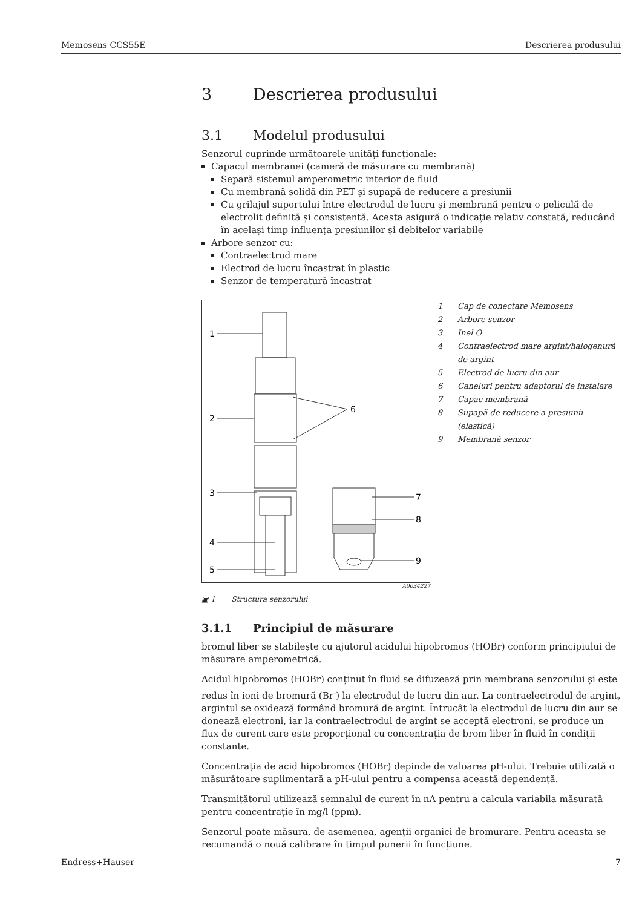Memosens CCS55E Descrierea produsului
3 Descrierea produsului
3.1 Modelul produsului
Senzorul cuprinde următoarele unități funcționale:
Capacul membranei (cameră de măsurare cu membrană)
Separă sistemul amperometric interior de fluid
Cu membrană solidă din PET și supapă de reducere a presiunii
Cu grilajul suportului între electrodul de lucru și membrană pentru o peliculă de electrolit definită și consistentă. Acesta asigură o indicație relativ constată, reducând în același timp influența presiunilor și debitelor variabile
Arbore senzor cu:
Contraelectrod mare
Electrod de lucru încastrat în plastic
Senzor de temperatură încastrat
1
2
3
4
5
6
7
8
9
1 Cap de conectare Memosens
2 Arbore senzor
3 Inel O
4 Contraelectrod mare argint/halogenură de argint
5 Electrod de lucru din aur
6 Caneluri pentru adaptorul de instalare
7 Capac membrană
8 Supapă de reducere a presiunii (elastică)
9 Membrană senzor
A0034227
▣ 1 Structura senzorului
3.1.1 Principiul de măsurare
bromul liber se stabilește cu ajutorul acidului hipobromos (HOBr) conform principiului de măsurare amperometrică.
Acidul hipobromos (HOBr) conținut în fluid se difuzează prin membrana senzorului și este redus în ioni de bromură (Br<sup>-</sup>) la electrodul de lucru din aur. La contraelectrodul de argint, argintul se oxidează formând bromură de argint. Întrucât la electrodul de lucru din aur se donează electroni, iar la contraelectrodul de argint se acceptă electroni, se produce un flux de curent care este proporțional cu concentrația de brom liber în fluid în condiții constante.
Concentrația de acid hipobromos (HOBr) depinde de valoarea pH-ului. Trebuie utilizată o măsurătoare suplimentară a pH-ului pentru a compensa această dependență.
Transmițătorul utilizează semnalul de curent în nA pentru a calcula variabila măsurată pentru concentrație în mg/l (ppm).
Senzorul poate măsura, de asemenea, agenții organici de bromurare. Pentru aceasta se recomandă o nouă calibrare în timpul punerii în funcțiune.
Endress+Hauser 7